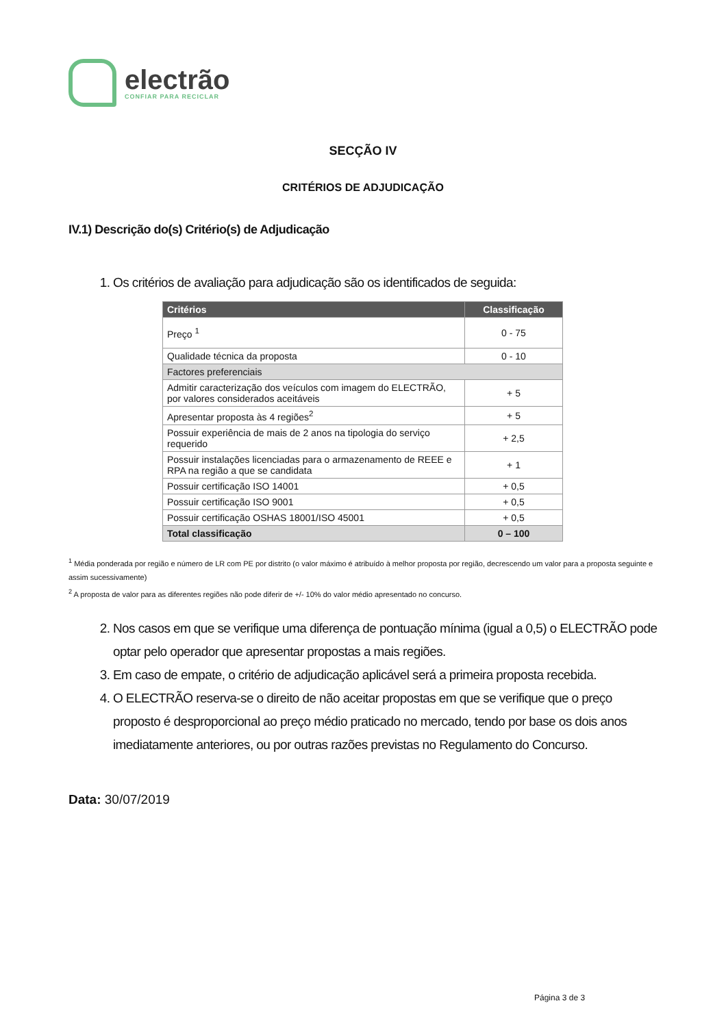electrão
CONFIAR PARA RECICLAR
SECÇÃO IV
CRITÉRIOS DE ADJUDICAÇÃO
IV.1) Descrição do(s) Critério(s) de Adjudicação
1. Os critérios de avaliação para adjudicação são os identificados de seguida:
| Critérios | Classificação |
| --- | --- |
| Preço <sup>1</sup> | 0 - 75 |
| Qualidade técnica da proposta | 0 - 10 |
| Factores preferenciais | |
| Admitir caracterização dos veículos com imagem do ELECTRÃO, por valores considerados aceitáveis | + 5 |
| Apresentar proposta às 4 regiões<sup>2</sup> | + 5 |
| Possuir experiência de mais de 2 anos na tipologia do serviço requerido | + 2,5 |
| Possuir instalações licenciadas para o armazenamento de REEE e RPA na região a que se candidata | + 1 |
| Possuir certificação ISO 14001 | + 0,5 |
| Possuir certificação ISO 9001 | + 0,5 |
| Possuir certificação OSHAS 18001/ISO 45001 | + 0,5 |
| Total classificação | 0 – 100 |
<sup>1</sup> Média ponderada por região e número de LR com PE por distrito (o valor máximo é atribuído à melhor proposta por região, decrescendo um valor para a proposta seguinte e assim sucessivamente)
<sup>2</sup> A proposta de valor para as diferentes regiões não pode diferir de +/- 10% do valor médio apresentado no concurso.
2. Nos casos em que se verifique uma diferença de pontuação mínima (igual a 0,5) o ELECTRÃO pode optar pelo operador que apresentar propostas a mais regiões.
3. Em caso de empate, o critério de adjudicação aplicável será a primeira proposta recebida.
4. O ELECTRÃO reserva-se o direito de não aceitar propostas em que se verifique que o preço proposto é desproporcional ao preço médio praticado no mercado, tendo por base os dois anos imediatamente anteriores, ou por outras razões previstas no Regulamento do Concurso.
Data: 30/07/2019
Página 3 de 3